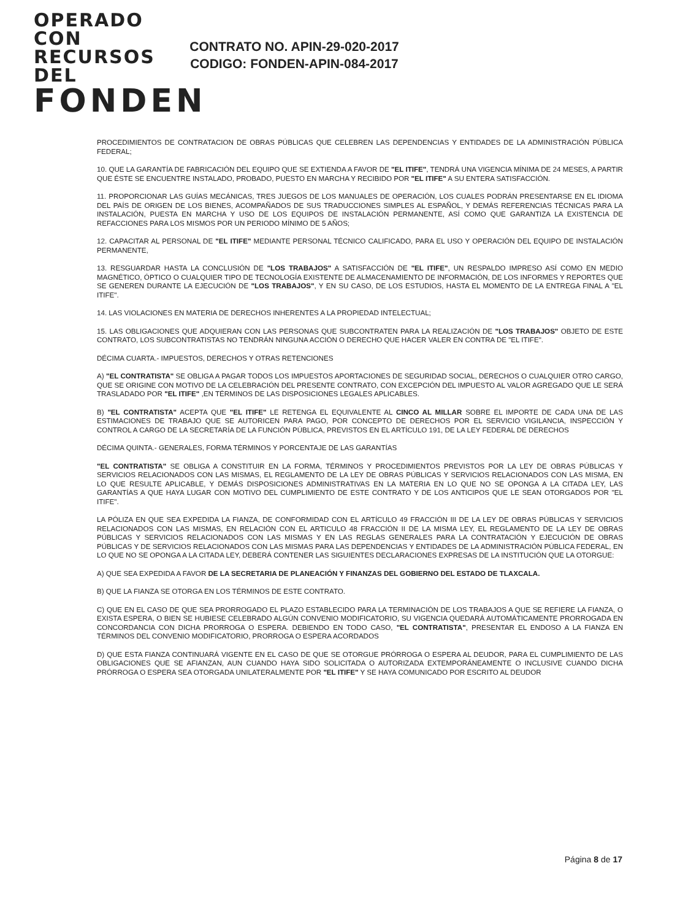OPERADO CON
RECURSOS DEL
FONDEN
CONTRATO NO. APIN-29-020-2017
CODIGO: FONDEN-APIN-084-2017
PROCEDIMIENTOS DE CONTRATACION DE OBRAS PÚBLICAS QUE CELEBREN LAS DEPENDENCIAS Y ENTIDADES DE LA ADMINISTRACIÓN PÚBLICA FEDERAL;
10. QUE LA GARANTÍA DE FABRICACIÓN DEL EQUIPO QUE SE EXTIENDA A FAVOR DE "EL ITIFE", TENDRÁ UNA VIGENCIA MÍNIMA DE 24 MESES, A PARTIR QUE ÉSTE SE ENCUENTRE INSTALADO, PROBADO, PUESTO EN MARCHA Y RECIBIDO POR "EL ITIFE" A SU ENTERA SATISFACCIÓN.
11. PROPORCIONAR LAS GUÍAS MECÁNICAS, TRES JUEGOS DE LOS MANUALES DE OPERACIÓN, LOS CUALES PODRÁN PRESENTARSE EN EL IDIOMA DEL PAÍS DE ORIGEN DE LOS BIENES, ACOMPAÑADOS DE SUS TRADUCCIONES SIMPLES AL ESPAÑOL, Y DEMÁS REFERENCIAS TÉCNICAS PARA LA INSTALACIÓN, PUESTA EN MARCHA Y USO DE LOS EQUIPOS DE INSTALACIÓN PERMANENTE, ASÍ COMO QUE GARANTIZA LA EXISTENCIA DE REFACCIONES PARA LOS MISMOS POR UN PERIODO MÍNIMO DE 5 AÑOS;
12. CAPACITAR AL PERSONAL DE "EL ITIFE" MEDIANTE PERSONAL TÉCNICO CALIFICADO, PARA EL USO Y OPERACIÓN DEL EQUIPO DE INSTALACIÓN PERMANENTE,
13. RESGUARDAR HASTA LA CONCLUSIÓN DE "LOS TRABAJOS" A SATISFACCIÓN DE "EL ITIFE", UN RESPALDO IMPRESO ASÍ COMO EN MEDIO MAGNÉTICO, ÓPTICO O CUALQUIER TIPO DE TECNOLOGÍA EXISTENTE DE ALMACENAMIENTO DE INFORMACIÓN, DE LOS INFORMES Y REPORTES QUE SE GENEREN DURANTE LA EJECUCIÓN DE "LOS TRABAJOS", Y EN SU CASO, DE LOS ESTUDIOS, HASTA EL MOMENTO DE LA ENTREGA FINAL A "EL ITIFE".
14. LAS VIOLACIONES EN MATERIA DE DERECHOS INHERENTES A LA PROPIEDAD INTELECTUAL;
15. LAS OBLIGACIONES QUE ADQUIERAN CON LAS PERSONAS QUE SUBCONTRATEN PARA LA REALIZACIÓN DE "LOS TRABAJOS" OBJETO DE ESTE CONTRATO, LOS SUBCONTRATISTAS NO TENDRÁN NINGUNA ACCIÓN O DERECHO QUE HACER VALER EN CONTRA DE "EL ITIFE".
DÉCIMA CUARTA.- IMPUESTOS, DERECHOS Y OTRAS RETENCIONES
A) "EL CONTRATISTA" SE OBLIGA A PAGAR TODOS LOS IMPUESTOS APORTACIONES DE SEGURIDAD SOCIAL, DERECHOS O CUALQUIER OTRO CARGO, QUE SE ORIGINE CON MOTIVO DE LA CELEBRACIÓN DEL PRESENTE CONTRATO, CON EXCEPCIÓN DEL IMPUESTO AL VALOR AGREGADO QUE LE SERÁ TRASLADADO POR "EL ITIFE" ,EN TÉRMINOS DE LAS DISPOSICIONES LEGALES APLICABLES.
B) "EL CONTRATISTA" ACEPTA QUE "EL ITIFE" LE RETENGA EL EQUIVALENTE AL CINCO AL MILLAR SOBRE EL IMPORTE DE CADA UNA DE LAS ESTIMACIONES DE TRABAJO QUE SE AUTORICEN PARA PAGO, POR CONCEPTO DE DERECHOS POR EL SERVICIO VIGILANCIA, INSPECCIÓN Y CONTROL A CARGO DE LA SECRETARÍA DE LA FUNCIÓN PÚBLICA, PREVISTOS EN EL ARTÍCULO 191, DE LA LEY FEDERAL DE DERECHOS
DÉCIMA QUINTA.- GENERALES, FORMA TÉRMINOS Y PORCENTAJE DE LAS GARANTÍAS
"EL CONTRATISTA" SE OBLIGA A CONSTITUIR EN LA FORMA, TÉRMINOS Y PROCEDIMIENTOS PREVISTOS POR LA LEY DE OBRAS PÚBLICAS Y SERVICIOS RELACIONADOS CON LAS MISMAS, EL REGLAMENTO DE LA LEY DE OBRAS PÚBLICAS Y SERVICIOS RELACIONADOS CON LAS MISMA, EN LO QUE RESULTE APLICABLE, Y DEMÁS DISPOSICIONES ADMINISTRATIVAS EN LA MATERIA EN LO QUE NO SE OPONGA A LA CITADA LEY, LAS GARANTÍAS A QUE HAYA LUGAR CON MOTIVO DEL CUMPLIMIENTO DE ESTE CONTRATO Y DE LOS ANTICIPOS QUE LE SEAN OTORGADOS POR "EL ITIFE".
LA PÓLIZA EN QUE SEA EXPEDIDA LA FIANZA, DE CONFORMIDAD CON EL ARTÍCULO 49 FRACCIÓN III DE LA LEY DE OBRAS PÚBLICAS Y SERVICIOS RELACIONADOS CON LAS MISMAS, EN RELACIÓN CON EL ARTICULO 48 FRACCIÓN II DE LA MISMA LEY, EL REGLAMENTO DE LA LEY DE OBRAS PÚBLICAS Y SERVICIOS RELACIONADOS CON LAS MISMAS Y EN LAS REGLAS GENERALES PARA LA CONTRATACIÓN Y EJECUCIÓN DE OBRAS PÚBLICAS Y DE SERVICIOS RELACIONADOS CON LAS MISMAS PARA LAS DEPENDENCIAS Y ENTIDADES DE LA ADMINISTRACIÓN PÚBLICA FEDERAL, EN LO QUE NO SE OPONGA A LA CITADA LEY, DEBERÁ CONTENER LAS SIGUIENTES DECLARACIONES EXPRESAS DE LA INSTITUCIÓN QUE LA OTORGUE:
A) QUE SEA EXPEDIDA A FAVOR DE LA SECRETARIA DE PLANEACIÓN Y FINANZAS DEL GOBIERNO DEL ESTADO DE TLAXCALA.
B) QUE LA FIANZA SE OTORGA EN LOS TÉRMINOS DE ESTE CONTRATO.
C) QUE EN EL CASO DE QUE SEA PRORROGADO EL PLAZO ESTABLECIDO PARA LA TERMINACIÓN DE LOS TRABAJOS A QUE SE REFIERE LA FIANZA, O EXISTA ESPERA, O BIEN SE HUBIESE CELEBRADO ALGÚN CONVENIO MODIFICATORIO, SU VIGENCIA QUEDARÁ AUTOMÁTICAMENTE PRORROGADA EN CONCORDANCIA CON DICHA PRORROGA O ESPERA. DEBIENDO EN TODO CASO, "EL CONTRATISTA", PRESENTAR EL ENDOSO A LA FIANZA EN TÉRMINOS DEL CONVENIO MODIFICATORIO, PRORROGA O ESPERA ACORDADOS
D) QUE ESTA FIANZA CONTINUARÁ VIGENTE EN EL CASO DE QUE SE OTORGUE PRÓRROGA O ESPERA AL DEUDOR, PARA EL CUMPLIMIENTO DE LAS OBLIGACIONES QUE SE AFIANZAN, AUN CUANDO HAYA SIDO SOLICITADA O AUTORIZADA EXTEMPORÁNEAMENTE O INCLUSIVE CUANDO DICHA PRÓRROGA O ESPERA SEA OTORGADA UNILATERALMENTE POR "EL ITIFE" Y SE HAYA COMUNICADO POR ESCRITO AL DEUDOR
Página 8 de 17